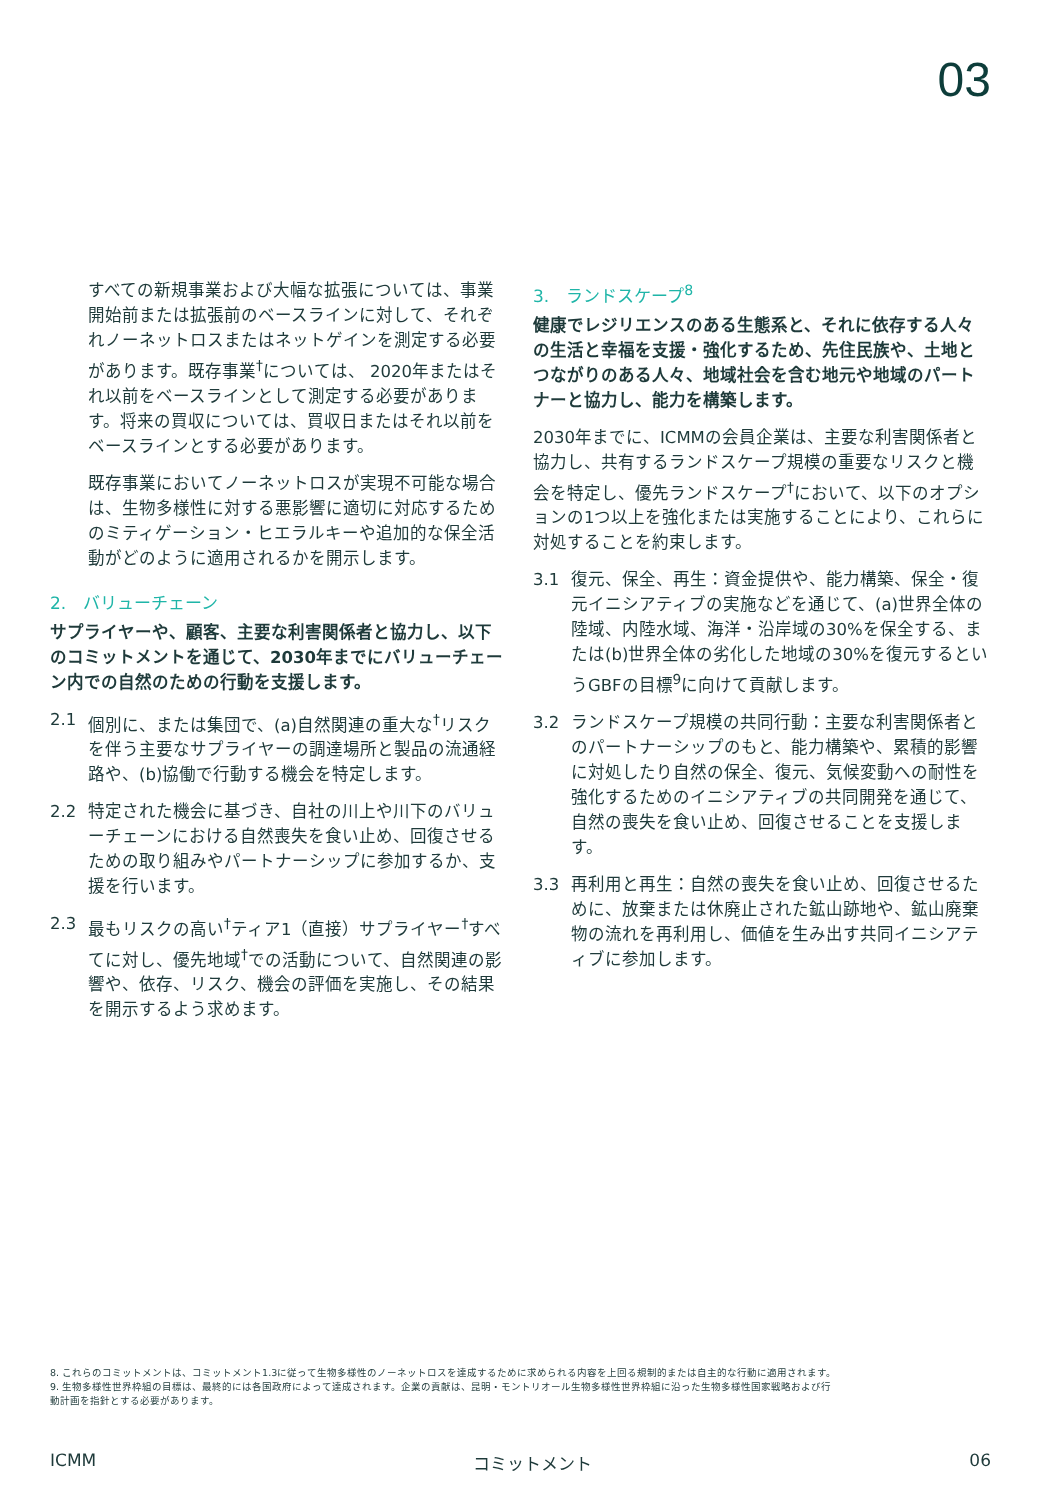03
すべての新規事業および大幅な拡張については、事業開始前または拡張前のベースラインに対して、それぞれノーネットロスまたはネットゲインを測定する必要があります。既存事業<sup>†</sup>については、 2020年またはそれ以前をベースラインとして測定する必要があります。将来の買収については、買収日またはそれ以前をベースラインとする必要があります。
既存事業においてノーネットロスが実現不可能な場合は、生物多様性に対する悪影響に適切に対応するためのミティゲーション・ヒエラルキーや追加的な保全活動がどのように適用されるかを開示します。
2.　バリューチェーン
サプライヤーや、顧客、主要な利害関係者と協力し、以下のコミットメントを通じて、2030年までにバリューチェーン内での自然のための行動を支援します。
2.1 個別に、または集団で、(a)自然関連の重大な<sup>†</sup>リスクを伴う主要なサプライヤーの調達場所と製品の流通経路や、(b)協働で行動する機会を特定します。
2.2 特定された機会に基づき、自社の川上や川下のバリューチェーンにおける自然喪失を食い止め、回復させるための取り組みやパートナーシップに参加するか、支援を行います。
2.3 最もリスクの高い<sup>†</sup>ティア1（直接）サプライヤー<sup>†</sup>すべてに対し、優先地域<sup>†</sup>での活動について、自然関連の影響や、依存、リスク、機会の評価を実施し、その結果を開示するよう求めます。
3.　ランドスケープ<sup>8</sup>
健康でレジリエンスのある生態系と、それに依存する人々の生活と幸福を支援・強化するため、先住民族や、土地とつながりのある人々、地域社会を含む地元や地域のパートナーと協力し、能力を構築します。
2030年までに、ICMMの会員企業は、主要な利害関係者と協力し、共有するランドスケープ規模の重要なリスクと機会を特定し、優先ランドスケープ<sup>†</sup>において、以下のオプションの1つ以上を強化または実施することにより、これらに対処することを約束します。
3.1 復元、保全、再生：資金提供や、能力構築、保全・復元イニシアティブの実施などを通じて、(a)世界全体の陸域、内陸水域、海洋・沿岸域の30%を保全する、または(b)世界全体の劣化した地域の30%を復元するというGBFの目標<sup>9</sup>に向けて貢献します。
3.2 ランドスケープ規模の共同行動：主要な利害関係者とのパートナーシップのもと、能力構築や、累積的影響に対処したり自然の保全、復元、気候変動への耐性を強化するためのイニシアティブの共同開発を通じて、自然の喪失を食い止め、回復させることを支援します。
3.3 再利用と再生：自然の喪失を食い止め、回復させるために、放棄または休廃止された鉱山跡地や、鉱山廃棄物の流れを再利用し、価値を生み出す共同イニシアティブに参加します。
8. これらのコミットメントは、コミットメント1.3に従って生物多様性のノーネットロスを達成するために求められる内容を上回る規制的または自主的な行動に適用されます。
9. 生物多様性世界枠組の目標は、最終的には各国政府によって達成されます。企業の貢献は、昆明・モントリオール生物多様性世界枠組に沿った生物多様性国家戦略および行動計画を指針とする必要があります。
ICMM コミットメント 06